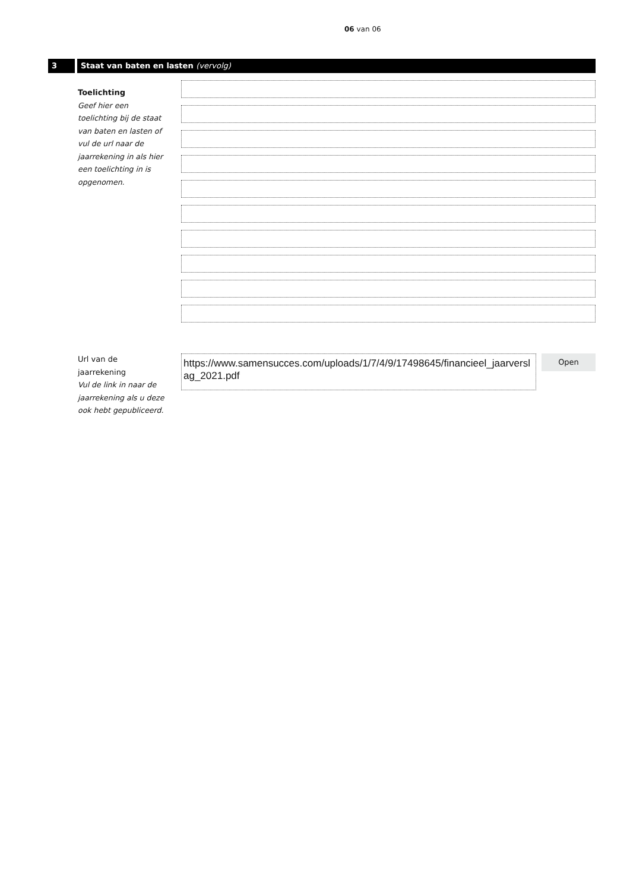06 van 06
3 Staat van baten en lasten (vervolg)
Toelichting
Geef hier een toelichting bij de staat van baten en lasten of vul de url naar de jaarrekening in als hier een toelichting in is opgenomen.
Url van de jaarrekening
Vul de link in naar de jaarrekening als u deze ook hebt gepubliceerd.
https://www.samensucces.com/uploads/1/7/4/9/17498645/financieel_jaarverslag_2021.pdf
Open